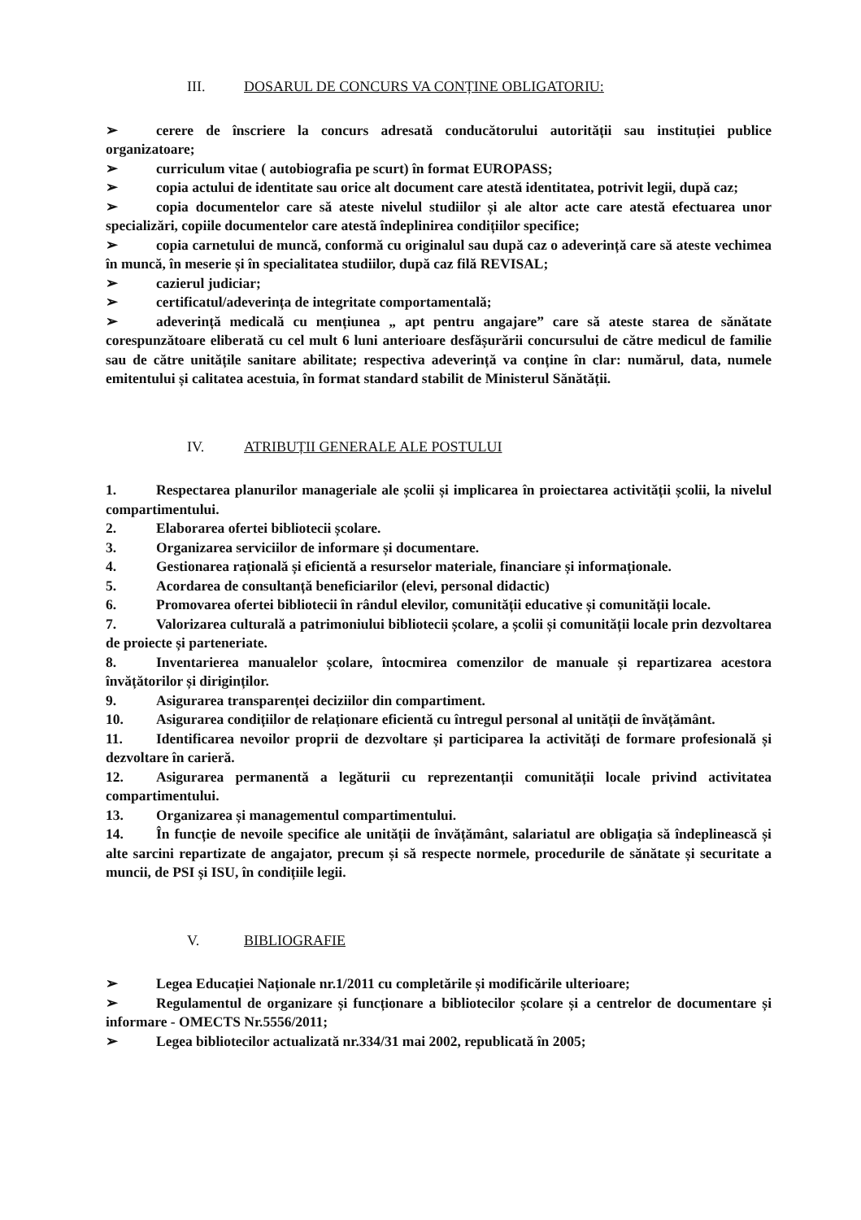III. DOSARUL DE CONCURS VA CONȚINE OBLIGATORIU:
➢ cerere de înscriere la concurs adresată conducătorului autorității sau instituției publice organizatoare;
➢ curriculum vitae ( autobiografia pe scurt) în format EUROPASS;
➢ copia actului de identitate sau orice alt document care atestă identitatea, potrivit legii, după caz;
➢ copia documentelor care să ateste nivelul studiilor și ale altor acte care atestă efectuarea unor specializări, copiile documentelor care atestă îndeplinirea condițiilor specifice;
➢ copia carnetului de muncă, conformă cu originalul sau după caz o adeverință care să ateste vechimea în muncă, în meserie și în specialitatea studiilor, după caz filă REVISAL;
➢ cazierul judiciar;
➢ certificatul/adeverința de integritate comportamentală;
➢ adeverință medicală cu mențiunea „ apt pentru angajare” care să ateste starea de sănătate corespunzătoare eliberată cu cel mult 6 luni anterioare desfășurării concursului de către medicul de familie sau de către unitățile sanitare abilitate; respectiva adeverință va conține în clar: numărul, data, numele emitentului și calitatea acestuia, în format standard stabilit de Ministerul Sănătății.
IV. ATRIBUȚII GENERALE ALE POSTULUI
1. Respectarea planurilor manageriale ale școlii și implicarea în proiectarea activității școlii, la nivelul compartimentului.
2. Elaborarea ofertei bibliotecii școlare.
3. Organizarea serviciilor de informare și documentare.
4. Gestionarea rațională și eficientă a resurselor materiale, financiare și informaționale.
5. Acordarea de consultanță beneficiarilor (elevi, personal didactic)
6. Promovarea ofertei bibliotecii în rândul elevilor, comunității educative și comunității locale.
7. Valorizarea culturală a patrimoniului bibliotecii școlare, a școlii și comunității locale prin dezvoltarea de proiecte și parteneriate.
8. Inventarierea manualelor școlare, întocmirea comenzilor de manuale și repartizarea acestora învățătorilor și diriginților.
9. Asigurarea transparenței deciziilor din compartiment.
10. Asigurarea condițiilor de relaționare eficientă cu întregul personal al unității de învățământ.
11. Identificarea nevoilor proprii de dezvoltare și participarea la activități de formare profesională și dezvoltare în carieră.
12. Asigurarea permanentă a legăturii cu reprezentanții comunității locale privind activitatea compartimentului.
13. Organizarea și managementul compartimentului.
14. În funcție de nevoile specifice ale unității de învățământ, salariatul are obligația să îndeplinească și alte sarcini repartizate de angajator, precum și să respecte normele, procedurile de sănătate și securitate a muncii, de PSI și ISU, în condițiile legii.
V. BIBLIOGRAFIE
➢ Legea Educației Naționale nr.1/2011 cu completările și modificările ulterioare;
➢ Regulamentul de organizare și funcționare a bibliotecilor școlare și a centrelor de documentare și informare - OMECTS Nr.5556/2011;
➢ Legea bibliotecilor actualizată nr.334/31 mai 2002, republicată în 2005;